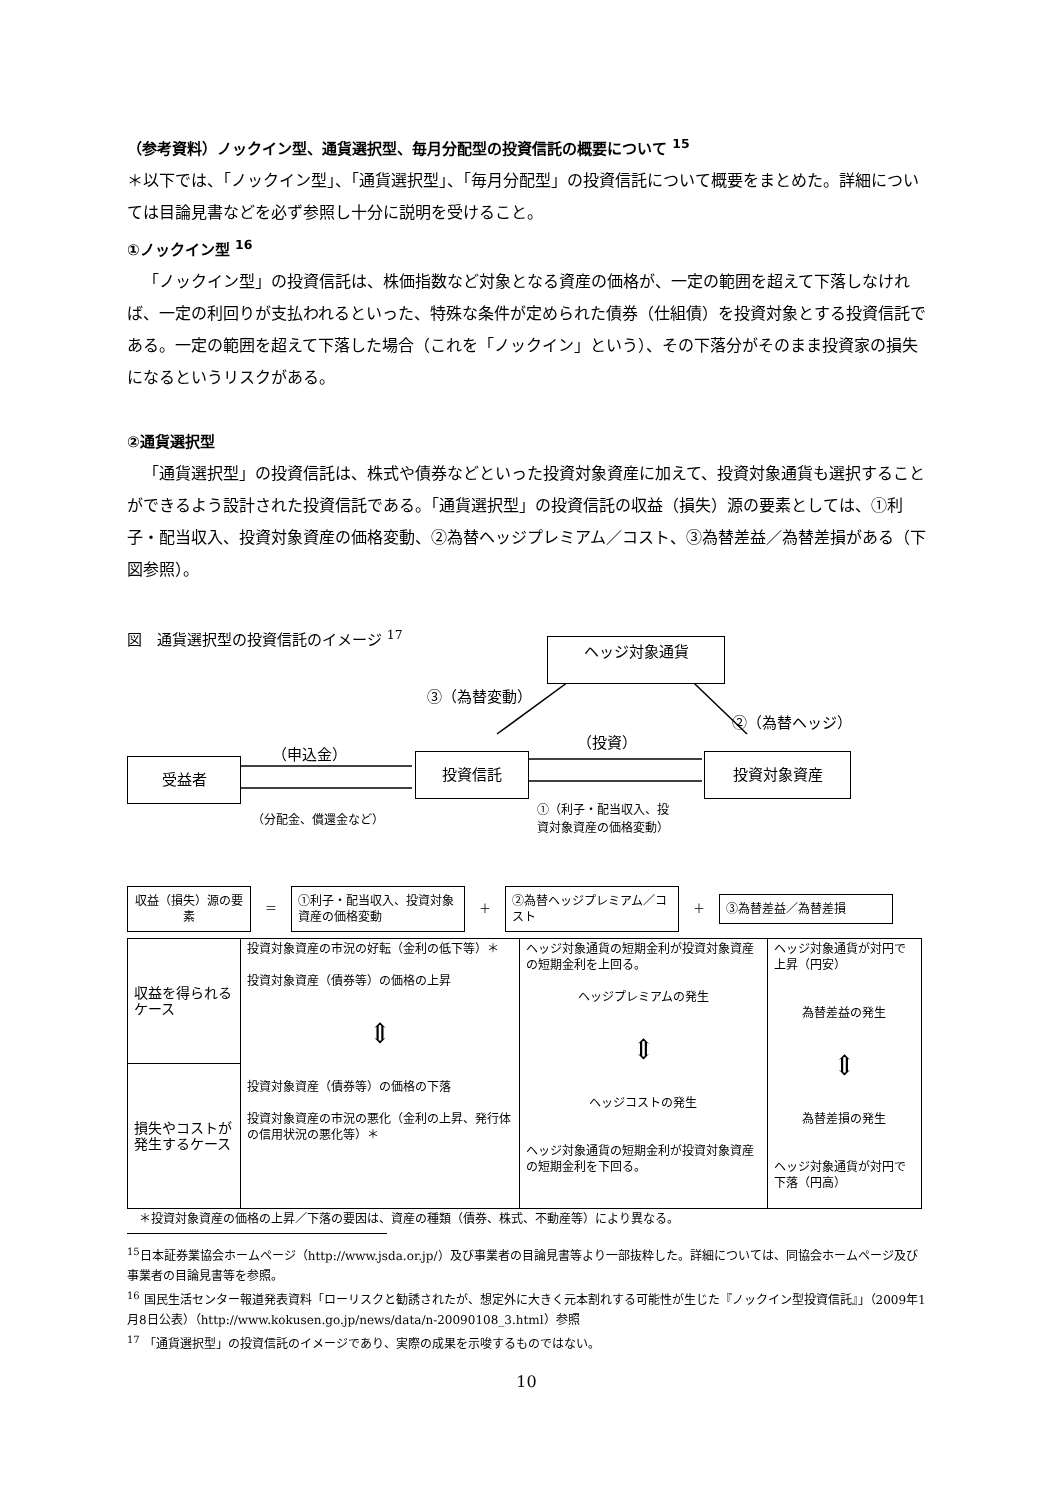（参考資料）ノックイン型、通貨選択型、毎月分配型の投資信託の概要について <sup>15</sup>
＊以下では、「ノックイン型」、「通貨選択型」、「毎月分配型」の投資信託について概要をまとめた。詳細については目論見書などを必ず参照し十分に説明を受けること。
①ノックイン型 <sup>16</sup>
「ノックイン型」の投資信託は、株価指数など対象となる資産の価格が、一定の範囲を超えて下落しなければ、一定の利回りが支払われるといった、特殊な条件が定められた債券（仕組債）を投資対象とする投資信託である。一定の範囲を超えて下落した場合（これを「ノックイン」という）、その下落分がそのまま投資家の損失になるというリスクがある。
②通貨選択型
「通貨選択型」の投資信託は、株式や債券などといった投資対象資産に加えて、投資対象通貨も選択することができるよう設計された投資信託である。「通貨選択型」の投資信託の収益（損失）源の要素としては、①利子・配当収入、投資対象資産の価格変動、②為替ヘッジプレミアム／コスト、③為替差益／為替差損がある（下図参照）。
図　通貨選択型の投資信託のイメージ <sup>17</sup>
ヘッジ対象通貨
③（為替変動）
②（為替ヘッジ）
（投資）
（申込金）
受益者 投資信託 投資対象資産
①（利子・配当収入、投
資対象資産の価格変動）
（分配金、償還金など）
収益（損失）源の要素
＝
①利子・配当収入、投資対象資産の価格変動
＋
②為替ヘッジプレミアム／コスト
＋
③為替差益／為替差損
| 収益を得られるケース | 投資対象資産の市況の好転（金利の低下等）＊ 投資対象資産（債券等）の価格の上昇 ⇕ 投資対象資産（債券等）の価格の下落 投資対象資産の市況の悪化（金利の上昇、発行体の信用状況の悪化等）＊ | ヘッジ対象通貨の短期金利が投資対象資産の短期金利を上回る。 ヘッジプレミアムの発生 ⇕ ヘッジコストの発生 ヘッジ対象通貨の短期金利が投資対象資産の短期金利を下回る。 | ヘッジ対象通貨が対円で上昇（円安） 為替差益の発生 ⇕ 為替差損の発生 ヘッジ対象通貨が対円で下落（円高） |
| 損失やコストが発生するケース | | | |
＊投資対象資産の価格の上昇／下落の要因は、資産の種類（債券、株式、不動産等）により異なる。
<sup>15</sup> 日本証券業協会ホームページ（http://www.jsda.or.jp/）及び事業者の目論見書等より一部抜粋した。詳細については、同協会ホームページ及び事業者の目論見書等を参照。
<sup>16</sup> 国民生活センター報道発表資料「ローリスクと勧誘されたが、想定外に大きく元本割れする可能性が生じた『ノックイン型投資信託』」（2009年1月8日公表）（http://www.kokusen.go.jp/news/data/n-20090108_3.html）参照
<sup>17</sup> 「通貨選択型」の投資信託のイメージであり、実際の成果を示唆するものではない。
10